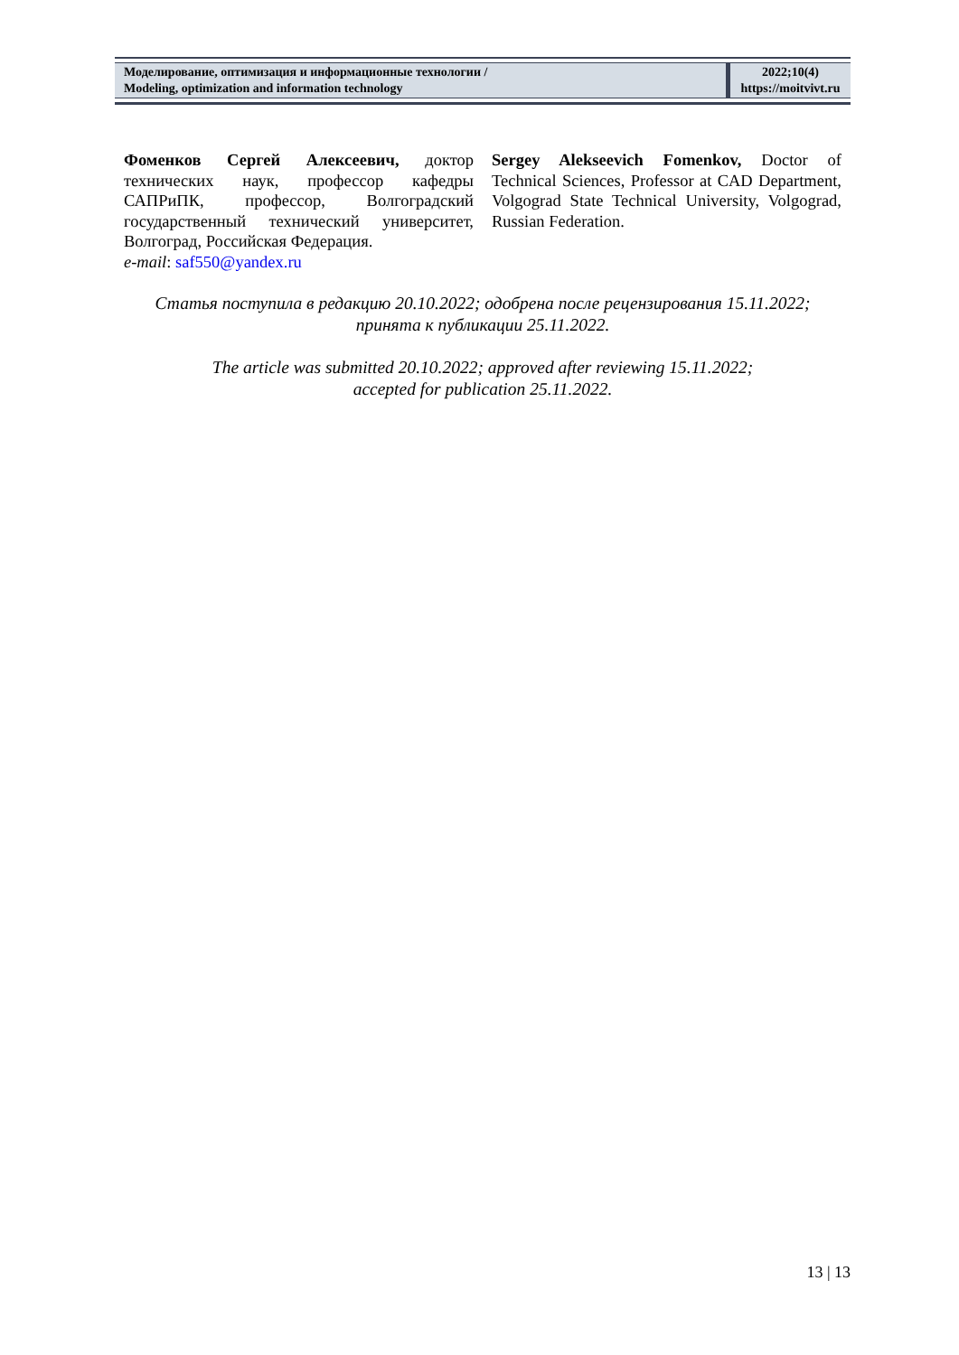| Моделирование, оптимизация и информационные технологии / Modeling, optimization and information technology | 2022;10(4) https://moitvivt.ru |
Фоменков Сергей Алексеевич, доктор технических наук, профессор кафедры САПРиПК, профессор, Волгоградский государственный технический университет, Волгоград, Российская Федерация.
e-mail: saf550@yandex.ru
Sergey Alekseevich Fomenkov, Doctor of Technical Sciences, Professor at CAD Department, Volgograd State Technical University, Volgograd, Russian Federation.
Статья поступила в редакцию 20.10.2022; одобрена после рецензирования 15.11.2022;
принята к публикации 25.11.2022.
The article was submitted 20.10.2022; approved after reviewing 15.11.2022;
accepted for publication 25.11.2022.
13 | 13